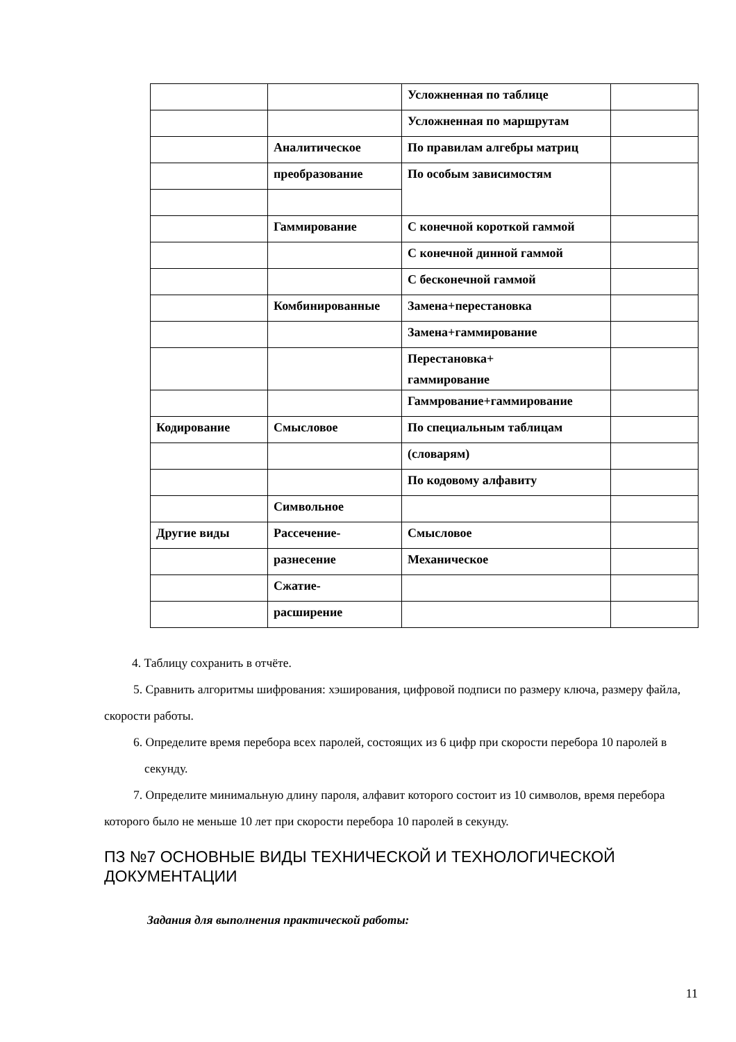| | | Усложненная по таблице | |
| | | Усложненная по маршрутам | |
| | Аналитическое | По правилам алгебры матриц | |
| | преобразование | По особым зависимостям | |
| | Гаммирование | С конечной короткой гаммой | |
| | | С конечной динной гаммой | |
| | | С бесконечной гаммой | |
| | Комбинированные | Замена+перестановка | |
| | | Замена+гаммирование | |
| | | Перестановка+ гаммирование | |
| | | Гаммрование+гаммирование | |
| Кодирование | Смысловое | По специальным таблицам | |
| | | (словарям) | |
| | | По кодовому алфавиту | |
| | Символьное | | |
| Другие виды | Рассечение- | Смысловое | |
| | разнесение | Механическое | |
| | Сжатие- | | |
| | расширение | | |
4. Таблицу сохранить в отчёте.
5. Сравнить алгоритмы шифрования: хэширования, цифровой подписи по размеру ключа, размеру файла, скорости работы.
6. Определите время перебора всех паролей, состоящих из 6 цифр при скорости перебора 10 паролей в секунду.
7. Определите минимальную длину пароля, алфавит которого состоит из 10 символов, время перебора которого было не меньше 10 лет при скорости перебора 10 паролей в секунду.
ПЗ №7 ОСНОВНЫЕ ВИДЫ ТЕХНИЧЕСКОЙ И ТЕХНОЛОГИЧЕСКОЙ ДОКУМЕНТАЦИИ
Задания для выполнения практической работы:
11